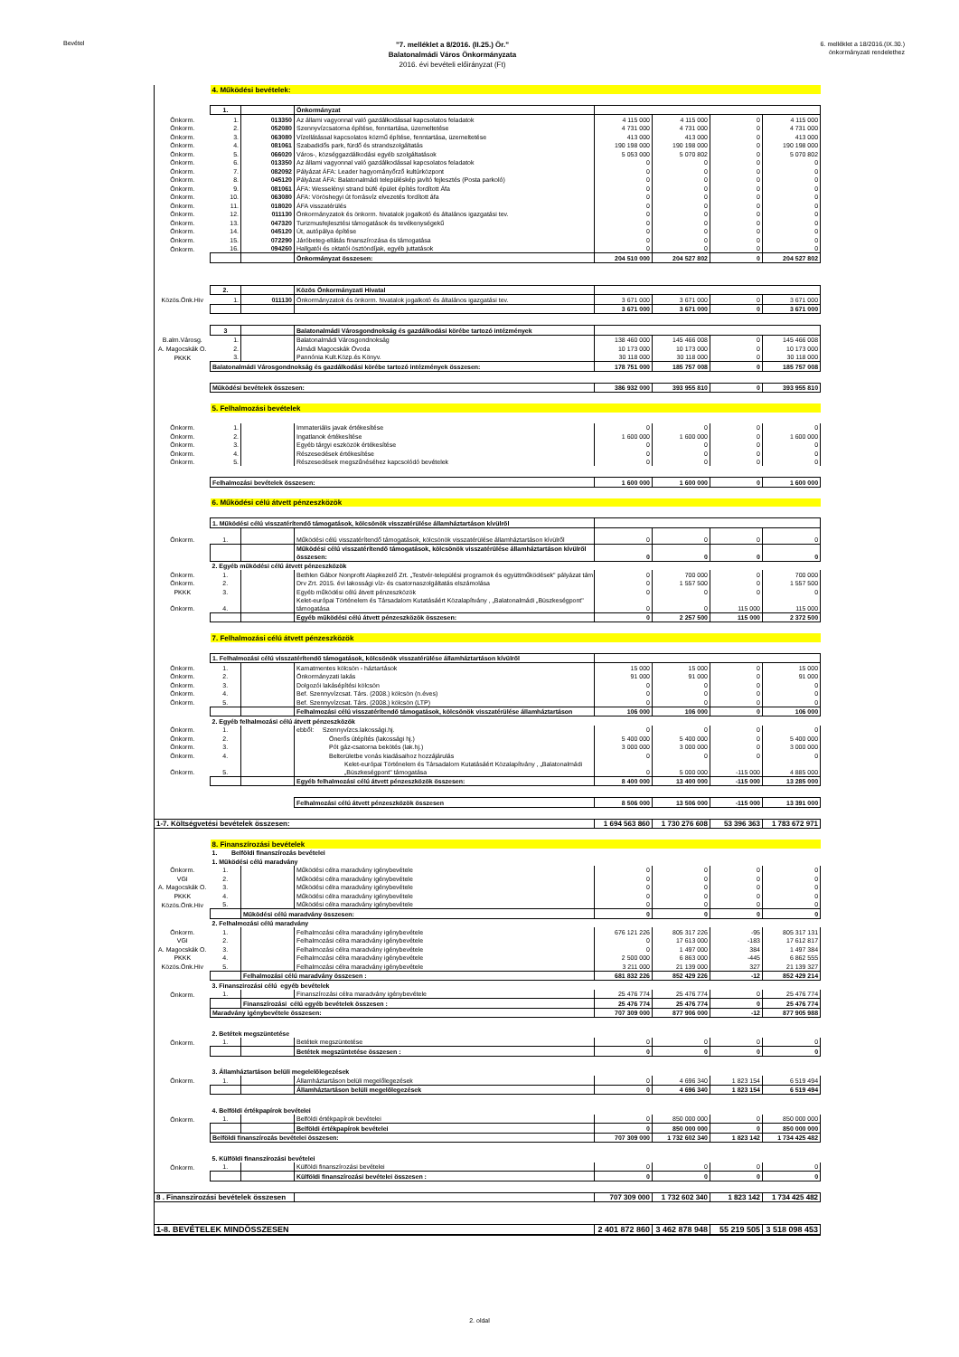Bevétel
"7. melléklet a 8/2016. (II.25.) Ör."
Balatonalmádi Város Önkormányzata
2016. évi bevételi előirányzat (Ft)
6. melléklet a 18/2016.(IX.30.)
önkormányzati rendelethez
| | 4. Működési bevételek: | | | | | | |
| | 1. | | Önkormányzat | | | | |
| Önkorm. | 1. | 013350 | Az állami vagyonnal való gazdálkodással kapcsolatos feladatok | 4 115 000 | 4 115 000 | 0 | 4 115 000 |
| Önkorm. | 2. | 052080 | Szennyvízcsatorna építése, fenntartása, üzemeltetése | 4 731 000 | 4 731 000 | 0 | 4 731 000 |
| Önkorm. | 3. | 063080 | Vízellátással kapcsolatos közmű építése, fenntartása, üzemeltetése | 413 000 | 413 000 | 0 | 413 000 |
| Önkorm. | 4. | 081061 | Szabadidős park, fürdő és strandszolgáltatás | 190 198 000 | 190 198 000 | 0 | 190 198 000 |
| Önkorm. | 5. | 066020 | Város-, községgazdálkodási egyéb szolgáltatások | 5 053 000 | 5 070 802 | 0 | 5 070 802 |
| Önkorm. | 6. | 013350 | Az állami vagyonnal való gazdálkodással kapcsolatos feladatok | 0 | 0 | 0 | 0 |
| Önkorm. | 7. | 082092 | Pályázat ÁFA: Leader hagyományőrző kultúrközpont | 0 | 0 | 0 | 0 |
| Önkorm. | 8. | 045120 | Pályázat ÁFA: Balatonalmádi településkép javító fejlesztés (Posta parkoló) | 0 | 0 | 0 | 0 |
| Önkorm. | 9. | 081061 | ÁFA: Wesselényi strand büfé épület építés fordított Áfa | 0 | 0 | 0 | 0 |
| Önkorm. | 10. | 063080 | ÁFA: Vöröshegyi út forrásvíz elvezetés fordított áfa | 0 | 0 | 0 | 0 |
| Önkorm. | 11. | 018020 | ÁFA visszatérülés | 0 | 0 | 0 | 0 |
| Önkorm. | 12. | 011130 | Önkormányzatok és önkorm. hivatalok jogalkotó és általános igazgatási tev. | 0 | 0 | 0 | 0 |
| Önkorm. | 13. | 047320 | Turizmusfejlesztési támogatások és tevékenységekű | 0 | 0 | 0 | 0 |
| Önkorm. | 14. | 045120 | Út, autópálya építése | 0 | 0 | 0 | 0 |
| Önkorm. | 15. | 072290 | Járóbeteg-ellátás finanszírozása és támogatása | 0 | 0 | 0 | 0 |
| Önkorm. | 16. | 094260 | Hallgatói és oktatói ösztöndíjak, egyéb juttatások | 0 | 0 | 0 | 0 |
| | | | Önkormányzat összesen: | 204 510 000 | 204 527 802 | 0 | 204 527 802 |
| | 2. | | Közös Önkormányzati Hivatal | | | | |
| Közös.Önk.Hiv | 1. | 011130 | Önkormányzatok és önkorm. hivatalok jogalkotó és általános igazgatási tev. | 3 671 000 | 3 671 000 | 0 | 3 671 000 |
| | | | | 3 671 000 | 3 671 000 | 0 | 3 671 000 |
| | 3 | | Balatonalmádi Városgondnokság és gazdálkodási körébe tartozó intézmények | | | | |
| B.alm.Városg. | 1. | | Balatonalmádi Városgondnokság | 138 460 000 | 145 466 008 | 0 | 145 466 008 |
| A. Magocskák O. | 2. | | Almádi Magocskák Óvoda | 10 173 000 | 10 173 000 | 0 | 10 173 000 |
| PKKK | 3. | | Pannónia Kult.Közp.és Könyv. | 30 118 000 | 30 118 000 | 0 | 30 118 000 |
| | Balatonalmádi Városgondnokság és gazdálkodási körébe tartozó intézmények összesen: | | | 178 751 000 | 185 757 008 | 0 | 185 757 008 |
| | Működési bevételek összesen: | | | 386 932 000 | 393 955 810 | 0 | 393 955 810 |
| | 5. Felhalmozási bevételek | | | | | | |
| Önkorm. | 1. | | Immateriális javak értékesítése | 0 | 0 | 0 | 0 |
| Önkorm. | 2. | | Ingatlanok értékesítése | 1 600 000 | 1 600 000 | 0 | 1 600 000 |
| Önkorm. | 3. | | Egyéb tárgyi eszközök értékesítése | 0 | 0 | 0 | 0 |
| Önkorm. | 4. | | Részesedések értékesítése | 0 | 0 | 0 | 0 |
| Önkorm. | 5. | | Részesedések megszűnéséhez kapcsolódó bevételek | 0 | 0 | 0 | 0 |
| | Felhalmozási bevételek összesen: | | | 1 600 000 | 1 600 000 | 0 | 1 600 000 |
| | 6. Működési célú átvett pénzeszközök | | | | | | |
| | 1. Működési célú visszatérítendő támogatások, kölcsönök visszatérülése államháztartáson kívülről | | | | | | |
| Önkorm. | 1. | | Működési célú visszatérítendő támogatások, kölcsönök visszatérülése államháztartáson kívülről | 0 | 0 | 0 | 0 |
| | | | Működési célú visszatérítendő támogatások, kölcsönök visszatérülése államháztartáson kívülről összesen: | 0 | 0 | 0 | 0 |
| | 2. Egyéb működési célú átvett pénzeszközök | | | | | | |
| Önkorm. | 1. | | Bethlen Gábor Nonprofit Alapkezelő Zrt. „Testvér-települési programok és együttműködések" pályázat tám | 0 | 700 000 | 0 | 700 000 |
| Önkorm. | 2. | | Drv Zrt. 2015. évi lakossági víz- és csatornaszolgáltatás elszámolása | 0 | 1 557 500 | 0 | 1 557 500 |
| PKKK | 3. | | Egyéb működési célú átvett pénzeszközök | 0 | 0 | 0 | 0 |
| Önkorm. | 4. | | Kelet-európai Történelem és Társadalom Kutatásáért Közalapítvány , „Balatonalmádi „Büszkeségpont" támogatása | 0 | 0 | 115 000 | 115 000 |
| | | | Egyéb működési célú átvett pénzeszközök összesen: | 0 | 2 257 500 | 115 000 | 2 372 500 |
| | 7. Felhalmozási célú átvett pénzeszközök | | | | | | |
| | 1. Felhalmozási célú visszatérítendő támogatások, kölcsönök visszatérülése államháztartáson kívülről | | | | | | |
| Önkorm. | 1. | | Kamatmentes kölcsön - háztartások | 15 000 | 15 000 | 0 | 15 000 |
| Önkorm. | 2. | | Önkormányzati lakás | 91 000 | 91 000 | 0 | 91 000 |
| Önkorm. | 3. | | Dolgozói lakásépítési kölcsön | 0 | 0 | 0 | 0 |
| Önkorm. | 4. | | Bef. Szennyvízcsat. Társ. (2008.) kölcsön (n.éves) | 0 | 0 | 0 | 0 |
| Önkorm. | 5. | | Bef. Szennyvízcsat. Társ. (2008.) kölcsön (LTP) | 0 | 0 | 0 | 0 |
| | | | Felhalmozási célú visszatérítendő támogatások, kölcsönök visszatérülése államháztartáson | 106 000 | 106 000 | 0 | 106 000 |
| | 2. Egyéb felhalmozási célú átvett pénzeszközök | | | | | | |
| Önkorm. | 1. | | ebből: Szennyvízcs.lakossági.hj. | 0 | 0 | 0 | 0 |
| Önkorm. | 2. | | Önerős útépítés (lakossági hj.) | 5 400 000 | 5 400 000 | 0 | 5 400 000 |
| Önkorm. | 3. | | Pót gáz-csatorna bekötés (lak.hj.) | 3 000 000 | 3 000 000 | 0 | 3 000 000 |
| Önkorm. | 4. | | Belterületbe vonás kiadásaihoz hozzájárulás | 0 | 0 | 0 | 0 |
| Önkorm. | 5. | | Kelet-európai Történelem és Társadalom Kutatásáért Közalapítvány , „Balatonalmádi „Büszkeségpont" támogatása | 0 | 5 000 000 | -115 000 | 4 885 000 |
| | | | Egyéb felhalmozási célú átvett pénzeszközök összesen: | 8 400 000 | 13 400 000 | -115 000 | 13 285 000 |
| | | | Felhalmozási célú átvett pénzeszközök összesen | 8 506 000 | 13 506 000 | -115 000 | 13 391 000 |
| 1-7. Költségvetési bevételek összesen: | | | | 1 694 563 860 | 1 730 276 608 | 53 396 363 | 1 783 672 971 |
| | 8. Finanszírozási bevételek | | | | | | |
| | 1. Belföldi finanszírozás bevételei | | | | | | |
| | 1. Működési célú maradvány | | | | | | |
| Önkorm. | 1. | | Működési célra maradvány igénybevétele | 0 | 0 | 0 | 0 |
| VGI | 2. | | Működési célra maradvány igénybevétele | 0 | 0 | 0 | 0 |
| A. Magocskák O. | 3. | | Működési célra maradvány igénybevétele | 0 | 0 | 0 | 0 |
| PKKK | 4. | | Működési célra maradvány igénybevétele | 0 | 0 | 0 | 0 |
| Közös.Önk.Hiv | 5. | | Működési célra maradvány igénybevétele | 0 | 0 | 0 | 0 |
| | | Működési célú maradvány összesen: | | 0 | 0 | 0 | 0 |
| | 2. Felhalmozási célú maradvány | | | | | | |
| Önkorm. | 1. | | Felhalmozási célra maradvány igénybevétele | 676 121 226 | 805 317 226 | -95 | 805 317 131 |
| VGI | 2. | | Felhalmozási célra maradvány igénybevétele | 0 | 17 613 000 | -183 | 17 612 817 |
| A. Magocskák O. | 3. | | Felhalmozási célra maradvány igénybevétele | 0 | 1 497 000 | 384 | 1 497 384 |
| PKKK | 4. | | Felhalmozási célra maradvány igénybevétele | 2 500 000 | 6 863 000 | -445 | 6 862 555 |
| Közös.Önk.Hiv | 5. | | Felhalmozási célra maradvány igénybevétele | 3 211 000 | 21 139 000 | 327 | 21 139 327 |
| | | Felhalmozási célú maradvány összesen : | | 681 832 226 | 852 429 226 | -12 | 852 429 214 |
| | 3. Finanszirozási célú egyéb bevételek | | | | | | |
| Önkorm. | 1. | | Finanszírozási célra maradvány igénybevétele | 25 476 774 | 25 476 774 | 0 | 25 476 774 |
| | | Finanszírozási célú egyéb bevételek összesen : | | 25 476 774 | 25 476 774 | 0 | 25 476 774 |
| | Maradvány igénybevétele összesen: | | | 707 309 000 | 877 906 000 | -12 | 877 905 988 |
| | 2. Betétek megszüntetése | | | | | | |
| Önkorm. | 1. | | Betétek megszüntetése | 0 | 0 | 0 | 0 |
| | | | Betétek megszüntetése összesen : | 0 | 0 | 0 | 0 |
| | 3. Államháztartáson belüli megelelőlegezések | | | | | | |
| Önkorm. | 1. | | Államháztartáson belüli megelőlegezések | 0 | 4 696 340 | 1 823 154 | 6 519 494 |
| | | | Államháztartáson belüli megelőlegezések | 0 | 4 696 340 | 1 823 154 | 6 519 494 |
| | 4. Belföldi értékpapírok bevételei | | | | | | |
| Önkorm. | 1. | | Belföldi értékpapírok bevételei | 0 | 850 000 000 | 0 | 850 000 000 |
| | | | Belföldi értékpapírok bevételei | 0 | 850 000 000 | 0 | 850 000 000 |
| | Belföldi finanszírozás bevételei összesen: | | | 707 309 000 | 1 732 602 340 | 1 823 142 | 1 734 425 482 |
| | 5. Külföldi finanszírozási bevételei | | | | | | |
| Önkorm. | 1. | | Külföldi finanszírozási bevételei | 0 | 0 | 0 | 0 |
| | | | Külföldi finanszírozási bevételei összesen : | 0 | 0 | 0 | 0 |
| 8 . Finanszirozási bevételek összesen | | | | 707 309 000 | 1 732 602 340 | 1 823 142 | 1 734 425 482 |
| 1-8. BEVÉTELEK MINDÖSSZESEN | | | | 2 401 872 860 | 3 462 878 948 | 55 219 505 | 3 518 098 453 |
2. oldal